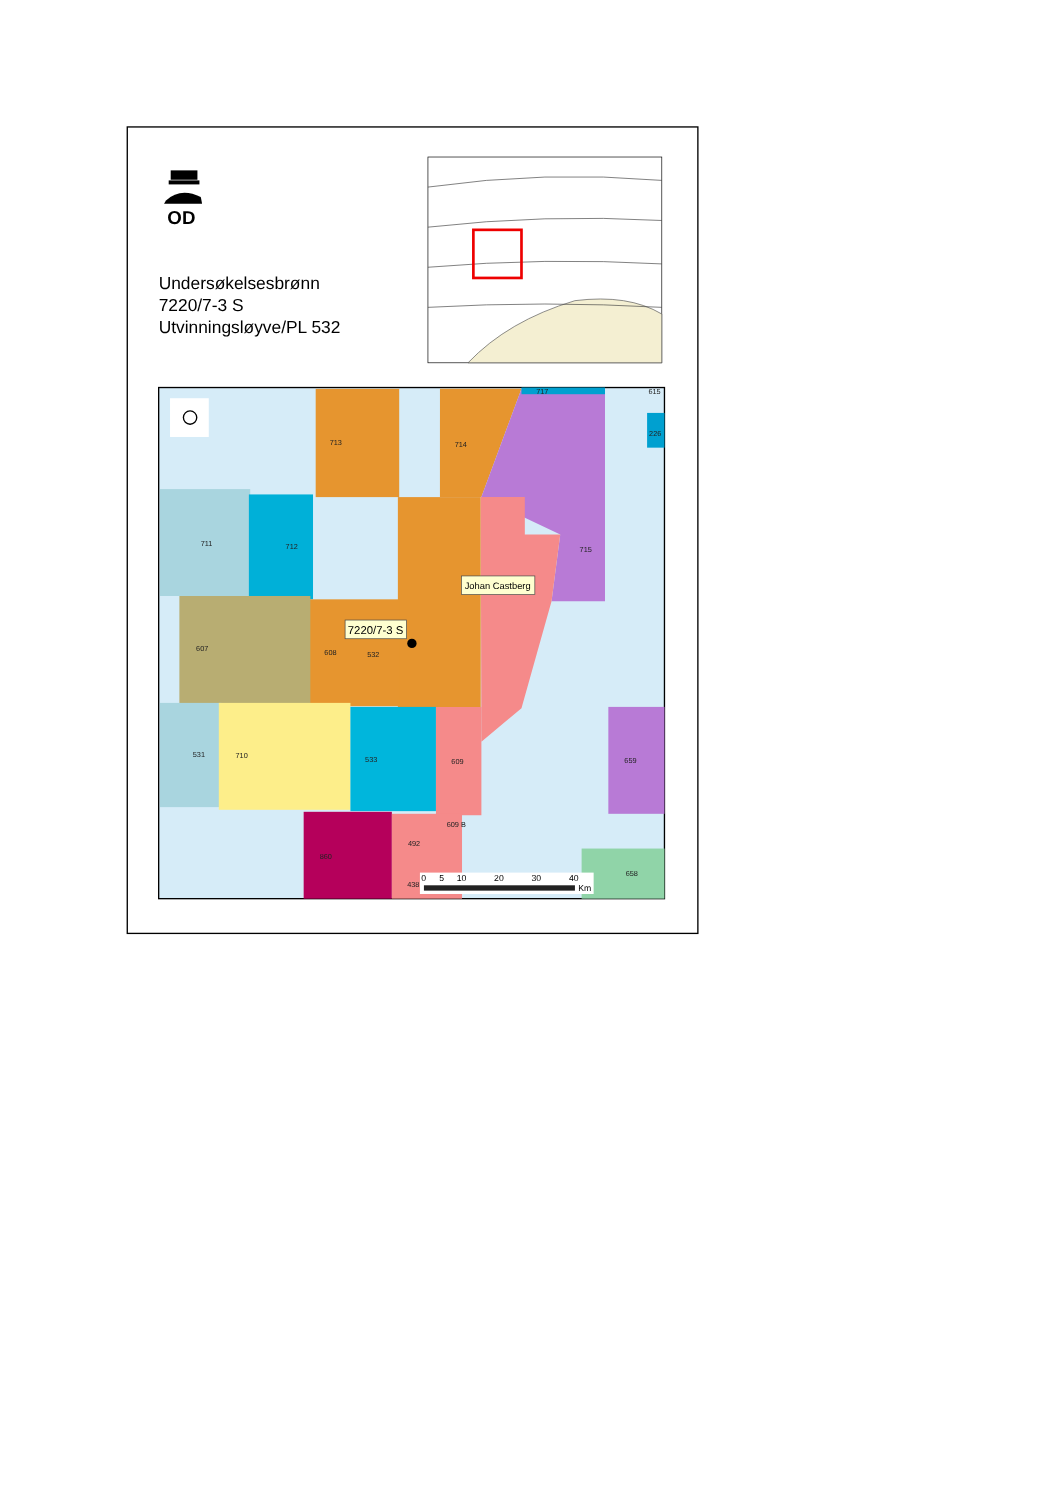OD
Undersøkelsesbrønn
7220/7-3 S
Utvinningsløyve/PL 532
713
714
711
712
715
607
608
532
531
710
533
609
659
609 B
492
860
438
658
226
717
615
Johan Castberg
7220/7-3 S
0
5
10
20
30
40
Km